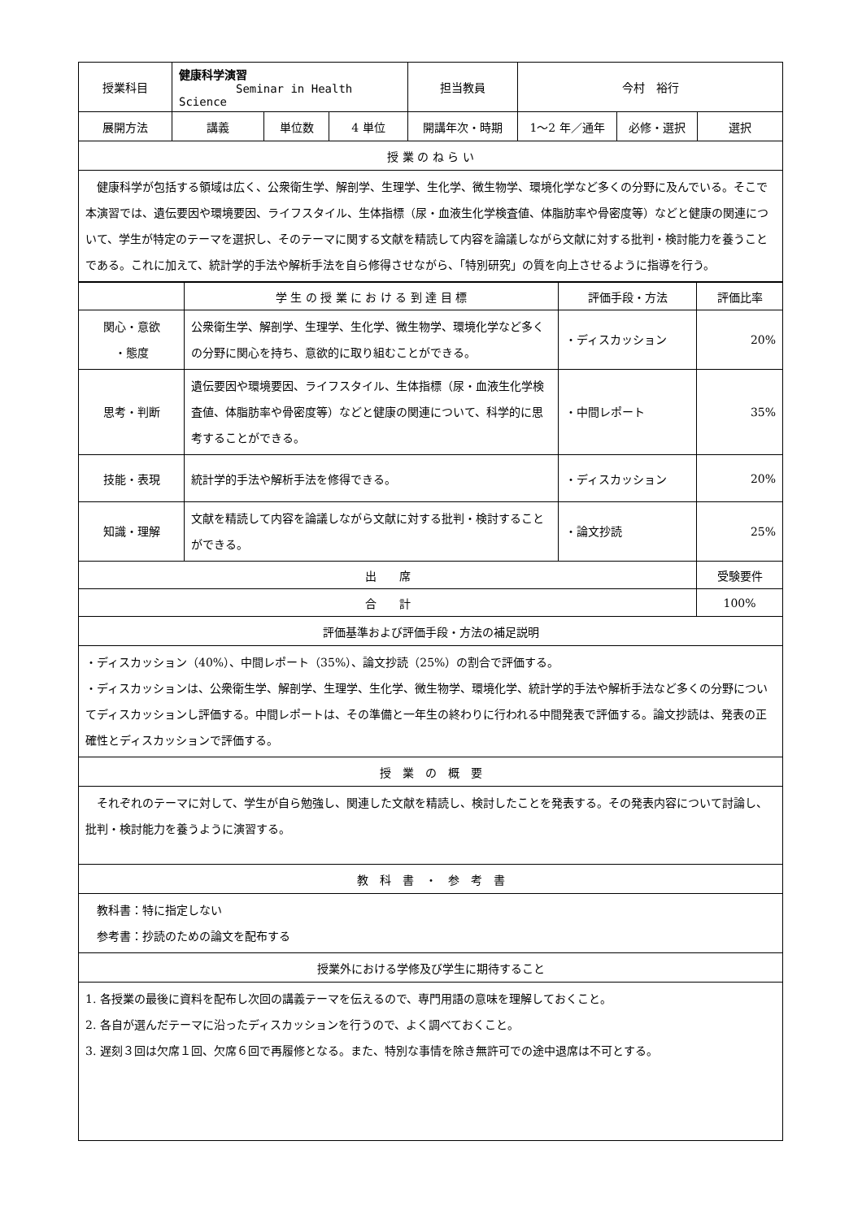| 授業科目 | 健康科学演習 Seminar in Health Science | | | 担当教員 | 今村 裕行 | | |
| 展開方法 | 講義 | 単位数 | 4 単位 | 開講年次・時期 | 1〜2 年／通年 | 必修・選択 | 選択 |
| 授 業 の ね ら い | | | | | | | |
| 健康科学が包括する領域は広く、公衆衛生学、解剖学、生理学、生化学、微生物学、環境化学など多くの分野に及んでいる。そこで本演習では、遺伝要因や環境要因、ライフスタイル、生体指標（尿・血液生化学検査値、体脂肪率や骨密度等）などと健康の関連について、学生が特定のテーマを選択し、そのテーマに関する文献を精読して内容を論議しながら文献に対する批判・検討能力を養うことである。これに加えて、統計学的手法や解析手法を自ら修得させながら、「特別研究」の質を向上させるように指導を行う。 | | | | | | | |
| | 学 生 の 授 業 に お け る 到 達 目 標 | 評価手段・方法 | 評価比率 |
| 関心・意欲 ・態度 | 公衆衛生学、解剖学、生理学、生化学、微生物学、環境化学など多くの分野に関心を持ち、意欲的に取り組むことができる。 | ・ディスカッション | 20% |
| 思考・判断 | 遺伝要因や環境要因、ライフスタイル、生体指標（尿・血液生化学検査値、体脂肪率や骨密度等）などと健康の関連について、科学的に思考することができる。 | ・中間レポート | 35% |
| 技能・表現 | 統計学的手法や解析手法を修得できる。 | ・ディスカッション | 20% |
| 知識・理解 | 文献を精読して内容を論議しながら文献に対する批判・検討することができる。 | ・論文抄読 | 25% |
| 出 席 | | | 受験要件 |
| 合 計 | | | 100% |
| 評価基準および評価手段・方法の補足説明 | | | |
| ・ディスカッション（40%）、中間レポート（35%）、論文抄読（25%）の割合で評価する。 ・ディスカッションは、公衆衛生学、解剖学、生理学、生化学、微生物学、環境化学、統計学的手法や解析手法など多くの分野についてディスカッションし評価する。中間レポートは、その準備と一年生の終わりに行われる中間発表で評価する。論文抄読は、発表の正確性とディスカッションで評価する。 | | | |
| 授 業 の 概 要 | | | |
| それぞれのテーマに対して、学生が自ら勉強し、関連した文献を精読し、検討したことを発表する。その発表内容について討論し、批判・検討能力を養うように演習する。 | | | |
| 教 科 書 ・ 参 考 書 | | | |
| 教科書：特に指定しない 参考書：抄読のための論文を配布する | | | |
| 授業外における学修及び学生に期待すること | | | |
| 1. 各授業の最後に資料を配布し次回の講義テーマを伝えるので、専門用語の意味を理解しておくこと。 2. 各自が選んだテーマに沿ったディスカッションを行うので、よく調べておくこと。 3. 遅刻３回は欠席１回、欠席６回で再履修となる。また、特別な事情を除き無許可での途中退席は不可とする。 | | | |